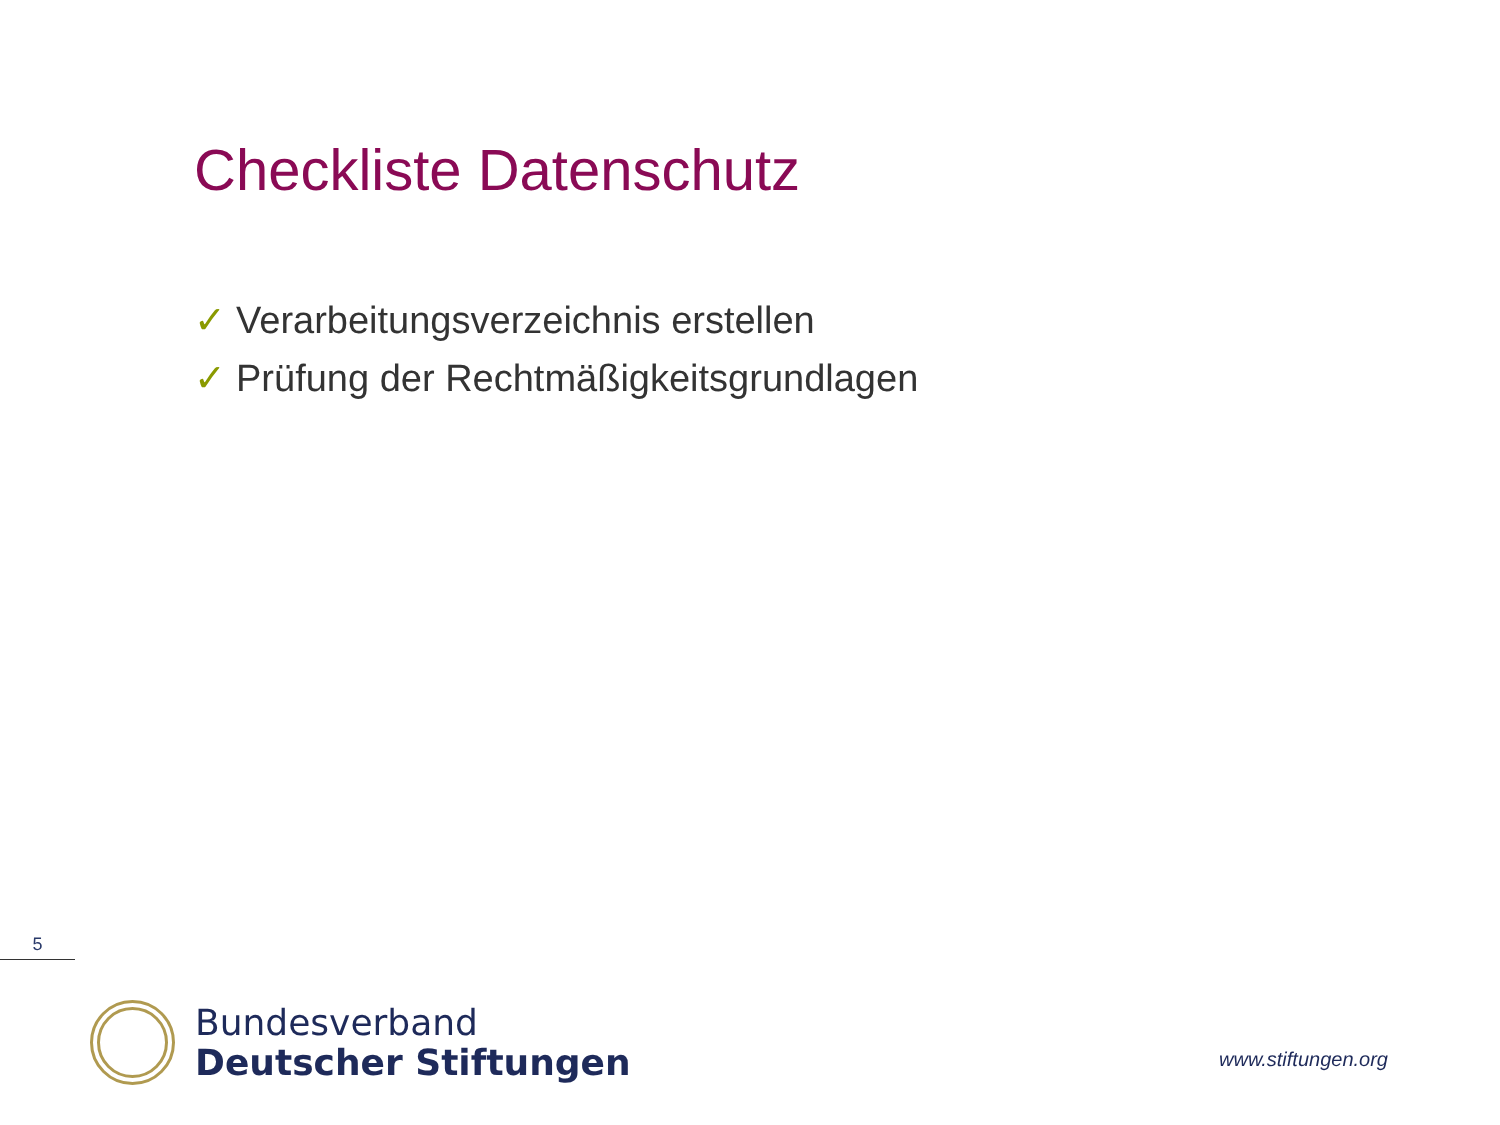Checkliste Datenschutz
✓ Verarbeitungsverzeichnis erstellen
✓ Prüfung der Rechtmäßigkeitsgrundlagen
5
Bundesverband
Deutscher Stiftungen
www.stiftungen.org